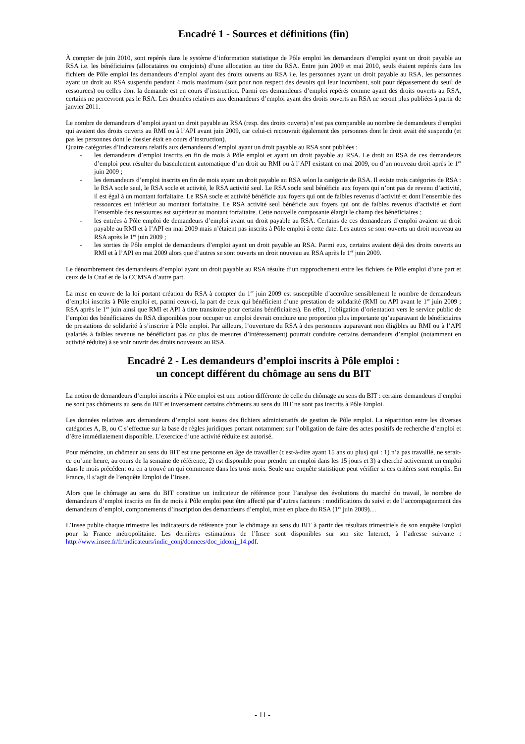Encadré 1 - Sources et définitions (fin)
À compter de juin 2010, sont repérés dans le système d’information statistique de Pôle emploi les demandeurs d’emploi ayant un droit payable au RSA i.e. les bénéficiaires (allocataires ou conjoints) d’une allocation au titre du RSA. Entre juin 2009 et mai 2010, seuls étaient repérés dans les fichiers de Pôle emploi les demandeurs d’emploi ayant des droits ouverts au RSA i.e. les personnes ayant un droit payable au RSA, les personnes ayant un droit au RSA suspendu pendant 4 mois maximum (soit pour non respect des devoirs qui leur incombent, soit pour dépassement du seuil de ressources) ou celles dont la demande est en cours d’instruction. Parmi ces demandeurs d’emploi repérés comme ayant des droits ouverts au RSA, certains ne percevront pas le RSA. Les données relatives aux demandeurs d’emploi ayant des droits ouverts au RSA ne seront plus publiées à partir de janvier 2011.
Le nombre de demandeurs d’emploi ayant un droit payable au RSA (resp. des droits ouverts) n’est pas comparable au nombre de demandeurs d’emploi qui avaient des droits ouverts au RMI ou à l’API avant juin 2009, car celui-ci recouvrait également des personnes dont le droit avait été suspendu (et pas les personnes dont le dossier était en cours d’instruction).
Quatre catégories d’indicateurs relatifs aux demandeurs d’emploi ayant un droit payable au RSA sont publiées :
- les demandeurs d’emploi inscrits en fin de mois à Pôle emploi et ayant un droit payable au RSA. Le droit au RSA de ces demandeurs d’emploi peut résulter du basculement automatique d’un droit au RMI ou à l’API existant en mai 2009, ou d’un nouveau droit après le 1<sup>er</sup> juin 2009 ;
- les demandeurs d’emploi inscrits en fin de mois ayant un droit payable au RSA selon la catégorie de RSA. Il existe trois catégories de RSA : le RSA socle seul, le RSA socle et activité, le RSA activité seul. Le RSA socle seul bénéficie aux foyers qui n’ont pas de revenu d’activité, il est égal à un montant forfaitaire. Le RSA socle et activité bénéficie aux foyers qui ont de faibles revenus d’activité et dont l’ensemble des ressources est inférieur au montant forfaitaire. Le RSA activité seul bénéficie aux foyers qui ont de faibles revenus d’activité et dont l’ensemble des ressources est supérieur au montant forfaitaire. Cette nouvelle composante élargit le champ des bénéficiaires ;
- les entrées à Pôle emploi de demandeurs d’emploi ayant un droit payable au RSA. Certains de ces demandeurs d’emploi avaient un droit payable au RMI et à l’API en mai 2009 mais n’étaient pas inscrits à Pôle emploi à cette date. Les autres se sont ouverts un droit nouveau au RSA après le 1<sup>er</sup> juin 2009 ;
- les sorties de Pôle emploi de demandeurs d’emploi ayant un droit payable au RSA. Parmi eux, certains avaient déjà des droits ouverts au RMI et à l’API en mai 2009 alors que d’autres se sont ouverts un droit nouveau au RSA après le 1<sup>er</sup> juin 2009.
Le dénombrement des demandeurs d’emploi ayant un droit payable au RSA résulte d’un rapprochement entre les fichiers de Pôle emploi d’une part et ceux de la Cnaf et de la CCMSA d’autre part.
La mise en œuvre de la loi portant création du RSA à compter du 1<sup>er</sup> juin 2009 est susceptible d’accroître sensiblement le nombre de demandeurs d’emploi inscrits à Pôle emploi et, parmi ceux-ci, la part de ceux qui bénéficient d’une prestation de solidarité (RMI ou API avant le 1<sup>er</sup> juin 2009 ; RSA après le 1<sup>er</sup> juin ainsi que RMI et API à titre transitoire pour certains bénéficiaires). En effet, l’obligation d’orientation vers le service public de l’emploi des bénéficiaires du RSA disponibles pour occuper un emploi devrait conduire une proportion plus importante qu’auparavant de bénéficiaires de prestations de solidarité à s’inscrire à Pôle emploi. Par ailleurs, l’ouverture du RSA à des personnes auparavant non éligibles au RMI ou à l’API (salariés à faibles revenus ne bénéficiant pas ou plus de mesures d’intéressement) pourrait conduire certains demandeurs d’emploi (notamment en activité réduite) à se voir ouvrir des droits nouveaux au RSA.
Encadré 2 - Les demandeurs d’emploi inscrits à Pôle emploi :
un concept différent du chômage au sens du BIT
La notion de demandeurs d’emploi inscrits à Pôle emploi est une notion différente de celle du chômage au sens du BIT : certains demandeurs d’emploi ne sont pas chômeurs au sens du BIT et inversement certains chômeurs au sens du BIT ne sont pas inscrits à Pôle Emploi.
Les données relatives aux demandeurs d’emploi sont issues des fichiers administratifs de gestion de Pôle emploi. La répartition entre les diverses catégories A, B, ou C s’effectue sur la base de règles juridiques portant notamment sur l’obligation de faire des actes positifs de recherche d’emploi et d’être immédiatement disponible. L’exercice d’une activité réduite est autorisé.
Pour mémoire, un chômeur au sens du BIT est une personne en âge de travailler (c'est-à-dire ayant 15 ans ou plus) qui : 1) n’a pas travaillé, ne serait-ce qu’une heure, au cours de la semaine de référence, 2) est disponible pour prendre un emploi dans les 15 jours et 3) a cherché activement un emploi dans le mois précédent ou en a trouvé un qui commence dans les trois mois. Seule une enquête statistique peut vérifier si ces critères sont remplis. En France, il s’agit de l’enquête Emploi de l’Insee.
Alors que le chômage au sens du BIT constitue un indicateur de référence pour l’analyse des évolutions du marché du travail, le nombre de demandeurs d’emploi inscrits en fin de mois à Pôle emploi peut être affecté par d’autres facteurs : modifications du suivi et de l’accompagnement des demandeurs d’emploi, comportements d’inscription des demandeurs d’emploi, mise en place du RSA (1<sup>er</sup> juin 2009)…
L’Insee publie chaque trimestre les indicateurs de référence pour le chômage au sens du BIT à partir des résultats trimestriels de son enquête Emploi pour la France métropolitaine. Les dernières estimations de l’Insee sont disponibles sur son site Internet, à l’adresse suivante : http://www.insee.fr/fr/indicateurs/indic_conj/donnees/doc_idconj_14.pdf.
- 11 -